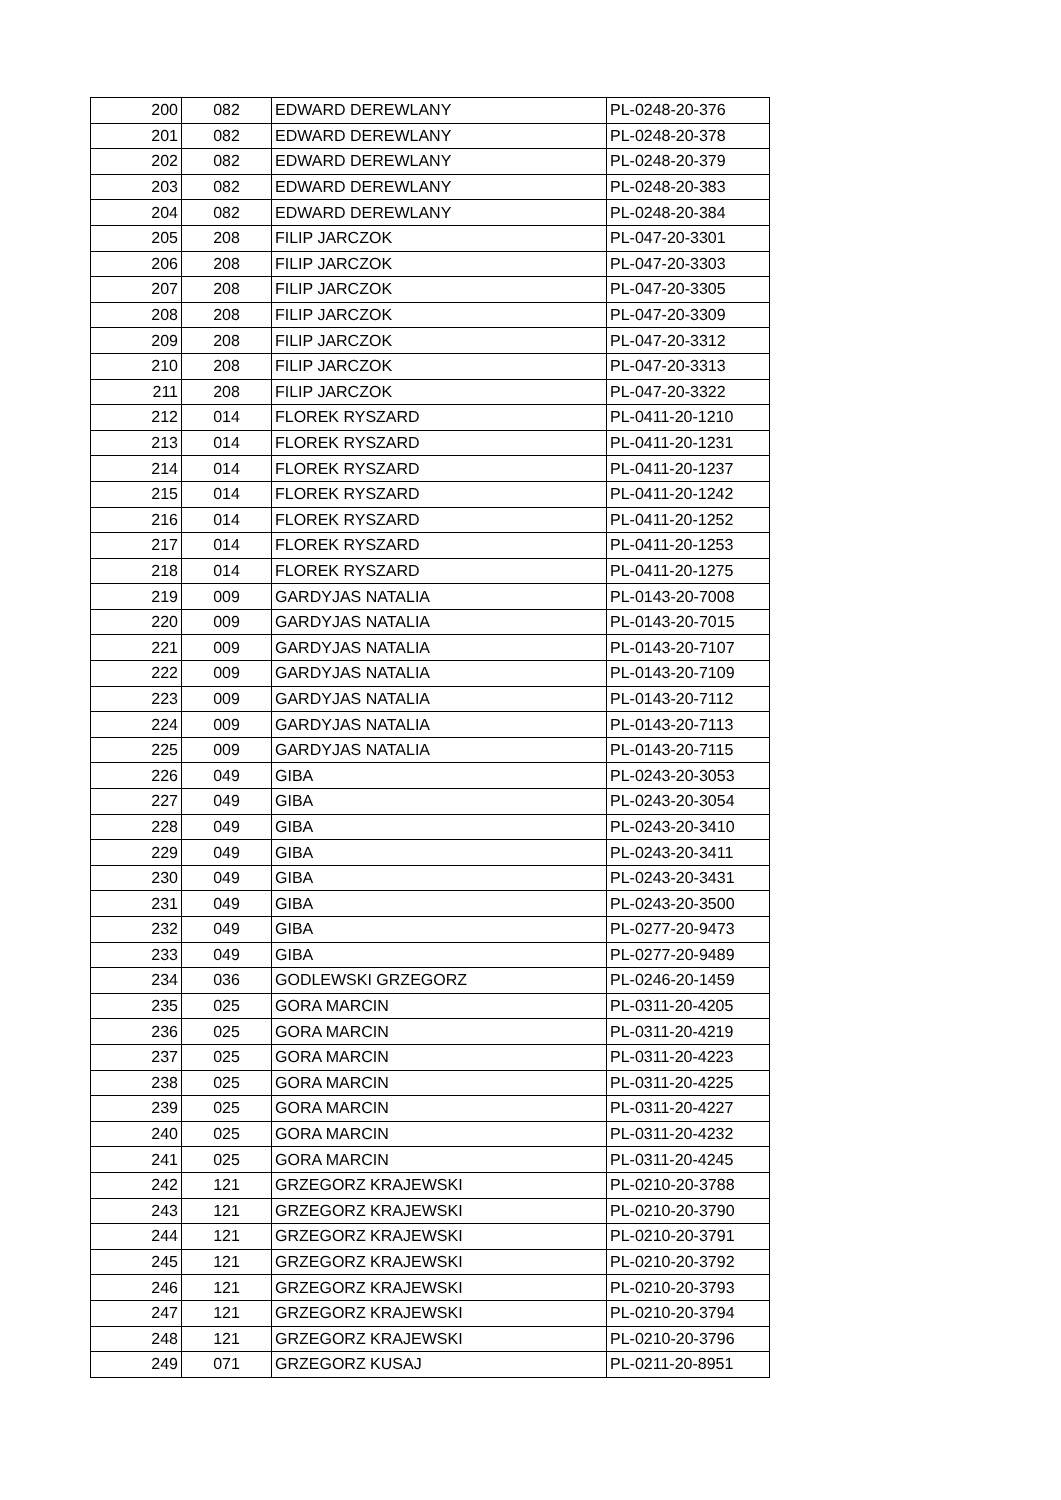| 200 | 082 | EDWARD DEREWLANY | PL-0248-20-376 |
| 201 | 082 | EDWARD DEREWLANY | PL-0248-20-378 |
| 202 | 082 | EDWARD DEREWLANY | PL-0248-20-379 |
| 203 | 082 | EDWARD DEREWLANY | PL-0248-20-383 |
| 204 | 082 | EDWARD DEREWLANY | PL-0248-20-384 |
| 205 | 208 | FILIP JARCZOK | PL-047-20-3301 |
| 206 | 208 | FILIP JARCZOK | PL-047-20-3303 |
| 207 | 208 | FILIP JARCZOK | PL-047-20-3305 |
| 208 | 208 | FILIP JARCZOK | PL-047-20-3309 |
| 209 | 208 | FILIP JARCZOK | PL-047-20-3312 |
| 210 | 208 | FILIP JARCZOK | PL-047-20-3313 |
| 211 | 208 | FILIP JARCZOK | PL-047-20-3322 |
| 212 | 014 | FLOREK RYSZARD | PL-0411-20-1210 |
| 213 | 014 | FLOREK RYSZARD | PL-0411-20-1231 |
| 214 | 014 | FLOREK RYSZARD | PL-0411-20-1237 |
| 215 | 014 | FLOREK RYSZARD | PL-0411-20-1242 |
| 216 | 014 | FLOREK RYSZARD | PL-0411-20-1252 |
| 217 | 014 | FLOREK RYSZARD | PL-0411-20-1253 |
| 218 | 014 | FLOREK RYSZARD | PL-0411-20-1275 |
| 219 | 009 | GARDYJAS NATALIA | PL-0143-20-7008 |
| 220 | 009 | GARDYJAS NATALIA | PL-0143-20-7015 |
| 221 | 009 | GARDYJAS NATALIA | PL-0143-20-7107 |
| 222 | 009 | GARDYJAS NATALIA | PL-0143-20-7109 |
| 223 | 009 | GARDYJAS NATALIA | PL-0143-20-7112 |
| 224 | 009 | GARDYJAS NATALIA | PL-0143-20-7113 |
| 225 | 009 | GARDYJAS NATALIA | PL-0143-20-7115 |
| 226 | 049 | GIBA | PL-0243-20-3053 |
| 227 | 049 | GIBA | PL-0243-20-3054 |
| 228 | 049 | GIBA | PL-0243-20-3410 |
| 229 | 049 | GIBA | PL-0243-20-3411 |
| 230 | 049 | GIBA | PL-0243-20-3431 |
| 231 | 049 | GIBA | PL-0243-20-3500 |
| 232 | 049 | GIBA | PL-0277-20-9473 |
| 233 | 049 | GIBA | PL-0277-20-9489 |
| 234 | 036 | GODLEWSKI GRZEGORZ | PL-0246-20-1459 |
| 235 | 025 | GORA MARCIN | PL-0311-20-4205 |
| 236 | 025 | GORA MARCIN | PL-0311-20-4219 |
| 237 | 025 | GORA MARCIN | PL-0311-20-4223 |
| 238 | 025 | GORA MARCIN | PL-0311-20-4225 |
| 239 | 025 | GORA MARCIN | PL-0311-20-4227 |
| 240 | 025 | GORA MARCIN | PL-0311-20-4232 |
| 241 | 025 | GORA MARCIN | PL-0311-20-4245 |
| 242 | 121 | GRZEGORZ KRAJEWSKI | PL-0210-20-3788 |
| 243 | 121 | GRZEGORZ KRAJEWSKI | PL-0210-20-3790 |
| 244 | 121 | GRZEGORZ KRAJEWSKI | PL-0210-20-3791 |
| 245 | 121 | GRZEGORZ KRAJEWSKI | PL-0210-20-3792 |
| 246 | 121 | GRZEGORZ KRAJEWSKI | PL-0210-20-3793 |
| 247 | 121 | GRZEGORZ KRAJEWSKI | PL-0210-20-3794 |
| 248 | 121 | GRZEGORZ KRAJEWSKI | PL-0210-20-3796 |
| 249 | 071 | GRZEGORZ KUSAJ | PL-0211-20-8951 |